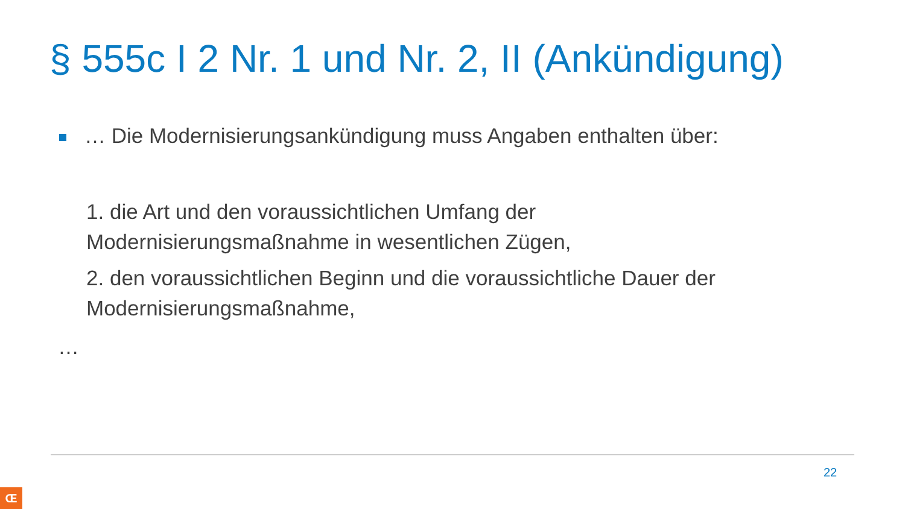§ 555c I 2 Nr. 1 und Nr. 2, II (Ankündigung)
… Die Modernisierungsankündigung muss Angaben enthalten über:
1. die Art und den voraussichtlichen Umfang der
Modernisierungsmaßnahme in wesentlichen Zügen,
2. den voraussichtlichen Beginn und die voraussichtliche Dauer der
Modernisierungsmaßnahme,
…
22
Œ